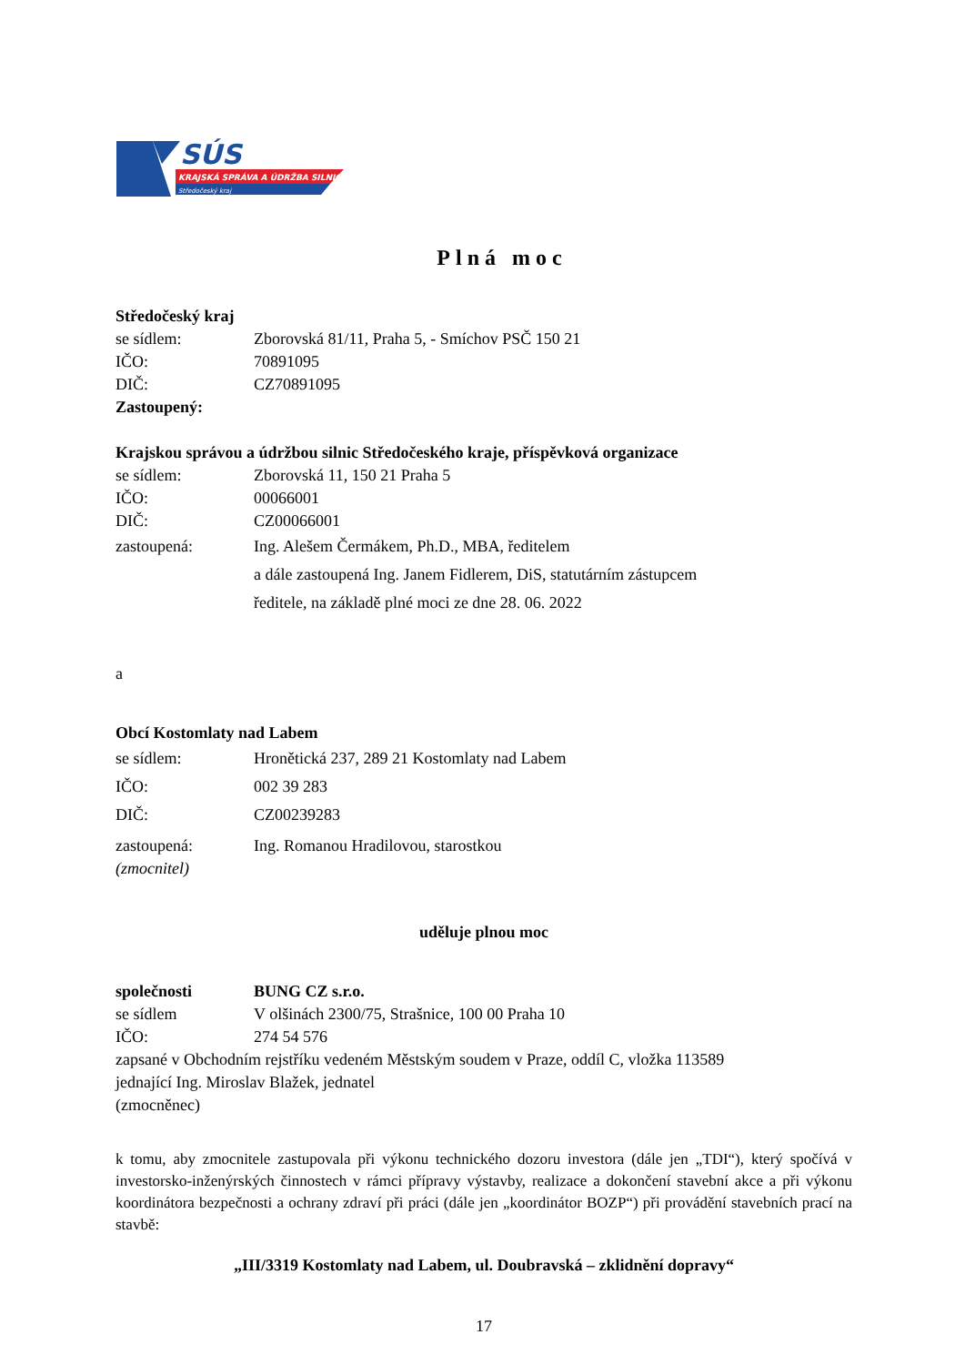SÚS
KRAJSKÁ SPRÁVA A ÚDRŽBA SILNIC
Středočeský kraj
Plná moc
Středočeský kraj
se sídlem: Zborovská 81/11, Praha 5, - Smíchov PSČ 150 21
IČO: 70891095
DIČ: CZ70891095
Zastoupený:
Krajskou správou a údržbou silnic Středočeského kraje, příspěvková organizace
se sídlem: Zborovská 11, 150 21 Praha 5
IČO: 00066001
DIČ: CZ00066001
zastoupená: Ing. Alešem Čermákem, Ph.D., MBA, ředitelem
a dále zastoupená Ing. Janem Fidlerem, DiS, statutárním zástupcem
ředitele, na základě plné moci ze dne 28. 06. 2022
a
Obcí Kostomlaty nad Labem
se sídlem: Hronětická 237, 289 21 Kostomlaty nad Labem
IČO: 002 39 283
DIČ: CZ00239283
zastoupená:
(zmocnitel) Ing. Romanou Hradilovou, starostkou
uděluje plnou moc
společnosti BUNG CZ s.r.o.
se sídlem V olšinách 2300/75, Strašnice, 100 00 Praha 10
IČO: 274 54 576
zapsané v Obchodním rejstříku vedeném Městským soudem v Praze, oddíl C, vložka 113589
jednající Ing. Miroslav Blažek, jednatel
(zmocněnec)
k tomu, aby zmocnitele zastupovala při výkonu technického dozoru investora (dále jen „TDI“), který spočívá v investorsko-inženýrských činnostech v rámci přípravy výstavby, realizace a dokončení stavební akce a při výkonu koordinátora bezpečnosti a ochrany zdraví při práci (dále jen „koordinátor BOZP“) při provádění stavebních prací na stavbě:
„III/3319 Kostomlaty nad Labem, ul. Doubravská – zklidnění dopravy“
17